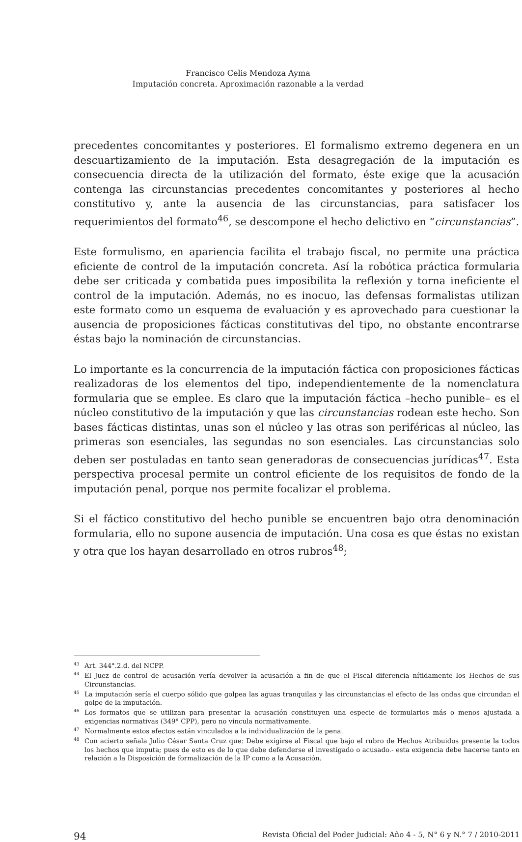Francisco Celis Mendoza Ayma
Imputación concreta. Aproximación razonable a la verdad
precedentes concomitantes y posteriores. El formalismo extremo degenera en un descuartizamiento de la imputación. Esta desagregación de la imputación es consecuencia directa de la utilización del formato, éste exige que la acusación contenga las circunstancias precedentes concomitantes y posteriores al hecho constitutivo y, ante la ausencia de las circunstancias, para satisfacer los requerimientos del formato<sup>46</sup>, se descompone el hecho delictivo en “circunstancias”.
Este formulismo, en apariencia facilita el trabajo fiscal, no permite una práctica eficiente de control de la imputación concreta. Así la robótica práctica formularia debe ser criticada y combatida pues imposibilita la reflexión y torna ineficiente el control de la imputación. Además, no es inocuo, las defensas formalistas utilizan este formato como un esquema de evaluación y es aprovechado para cuestionar la ausencia de proposiciones fácticas constitutivas del tipo, no obstante encontrarse éstas bajo la nominación de circunstancias.
Lo importante es la concurrencia de la imputación fáctica con proposiciones fácticas realizadoras de los elementos del tipo, independientemente de la nomenclatura formularia que se emplee. Es claro que la imputación fáctica –hecho punible– es el núcleo constitutivo de la imputación y que las circunstancias rodean este hecho. Son bases fácticas distintas, unas son el núcleo y las otras son periféricas al núcleo, las primeras son esenciales, las segundas no son esenciales. Las circunstancias solo deben ser postuladas en tanto sean generadoras de consecuencias jurídicas<sup>47</sup>. Esta perspectiva procesal permite un control eficiente de los requisitos de fondo de la imputación penal, porque nos permite focalizar el problema.
Si el fáctico constitutivo del hecho punible se encuentren bajo otra denominación formularia, ello no supone ausencia de imputación. Una cosa es que éstas no existan y otra que los hayan desarrollado en otros rubros<sup>48</sup>;
<sup>43</sup> Art. 344°.2.d. del NCPP.
<sup>44</sup> El Juez de control de acusación vería devolver la acusación a fin de que el Fiscal diferencia nítidamente los Hechos de sus Circunstancias.
<sup>45</sup> La imputación sería el cuerpo sólido que golpea las aguas tranquilas y las circunstancias el efecto de las ondas que circundan el golpe de la imputación.
<sup>46</sup> Los formatos que se utilizan para presentar la acusación constituyen una especie de formularios más o menos ajustada a exigencias normativas (349° CPP), pero no vincula normativamente.
<sup>47</sup> Normalmente estos efectos están vinculados a la individualización de la pena.
<sup>48</sup> Con acierto señala Julio César Santa Cruz que: Debe exigirse al Fiscal que bajo el rubro de Hechos Atribuidos presente la todos los hechos que imputa; pues de esto es de lo que debe defenderse el investigado o acusado.- esta exigencia debe hacerse tanto en relación a la Disposición de formalización de la IP como a la Acusación.
94 Revista Oficial del Poder Judicial: Año 4 - 5, N° 6 y N.° 7 / 2010-2011